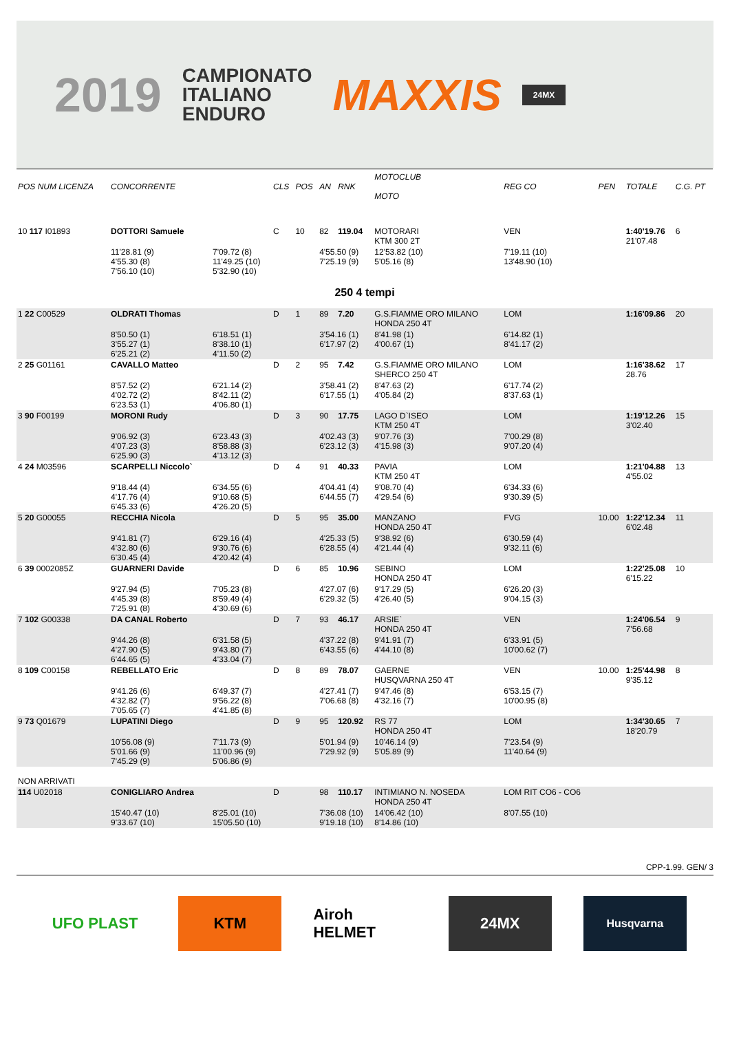2019 CAMPIONATO
ITALIANO
ENDURO MAXXIS 24MX
| POS NUM LICENZA | CONCORRENTE | | CLS | POS | AN | RNK | MOTOCLUB MOTO | | REG CO | PEN | TOTALE | C.G. PT |
| --- | --- | --- | --- | --- | --- | --- | --- | --- | --- | --- | --- | --- |
| 10 117 I01893 | DOTTORI Samuele | | C | 10 | 82 | 119.04 | MOTORARI KTM 300 2T | | VEN | | 1:40'19.76 21'07.48 | 6 |
| | 11'28.81 (9) 4'55.30 (8) 7'56.10 (10) | 7'09.72 (8) 11'49.25 (10) 5'32.90 (10) | | | 4'55.50 (9) 7'25.19 (9) | | 12'53.82 (10) 5'05.16 (8) | | 7'19.11 (10) 13'48.90 (10) | | | |
| 250 4 tempi | | | | | | | | | | | | |
| 1 22 C00529 | OLDRATI Thomas | | D | 1 | 89 | 7.20 | G.S.FIAMME ORO MILANO HONDA 250 4T | | LOM | | 1:16'09.86 | 20 |
| | 8'50.50 (1) 3'55.27 (1) 6'25.21 (2) | 6'18.51 (1) 8'38.10 (1) 4'11.50 (2) | | | 3'54.16 (1) 6'17.97 (2) | | 8'41.98 (1) 4'00.67 (1) | | 6'14.82 (1) 8'41.17 (2) | | | |
| 2 25 G01161 | CAVALLO Matteo | | D | 2 | 95 | 7.42 | G.S.FIAMME ORO MILANO SHERCO 250 4T | | LOM | | 1:16'38.62 28.76 | 17 |
| | 8'57.52 (2) 4'02.72 (2) 6'23.53 (1) | 6'21.14 (2) 8'42.11 (2) 4'06.80 (1) | | | 3'58.41 (2) 6'17.55 (1) | | 8'47.63 (2) 4'05.84 (2) | | 6'17.74 (2) 8'37.63 (1) | | | |
| 3 90 F00199 | MORONI Rudy | | D | 3 | 90 | 17.75 | LAGO D`ISEO KTM 250 4T | | LOM | | 1:19'12.26 3'02.40 | 15 |
| | 9'06.92 (3) 4'07.23 (3) 6'25.90 (3) | 6'23.43 (3) 8'58.88 (3) 4'13.12 (3) | | | 4'02.43 (3) 6'23.12 (3) | | 9'07.76 (3) 4'15.98 (3) | | 7'00.29 (8) 9'07.20 (4) | | | |
| 4 24 M03596 | SCARPELLI Niccolo` | | D | 4 | 91 | 40.33 | PAVIA KTM 250 4T | | LOM | | 1:21'04.88 4'55.02 | 13 |
| | 9'18.44 (4) 4'17.76 (4) 6'45.33 (6) | 6'34.55 (6) 9'10.68 (5) 4'26.20 (5) | | | 4'04.41 (4) 6'44.55 (7) | | 9'08.70 (4) 4'29.54 (6) | | 6'34.33 (6) 9'30.39 (5) | | | |
| 5 20 G00055 | RECCHIA Nicola | | D | 5 | 95 | 35.00 | MANZANO HONDA 250 4T | | FVG | 10.00 | 1:22'12.34 6'02.48 | 11 |
| | 9'41.81 (7) 4'32.80 (6) 6'30.45 (4) | 6'29.16 (4) 9'30.76 (6) 4'20.42 (4) | | | 4'25.33 (5) 6'28.55 (4) | | 9'38.92 (6) 4'21.44 (4) | | 6'30.59 (4) 9'32.11 (6) | | | |
| 6 39 0002085Z | GUARNERI Davide | | D | 6 | 85 | 10.96 | SEBINO HONDA 250 4T | | LOM | | 1:22'25.08 6'15.22 | 10 |
| | 9'27.94 (5) 4'45.39 (8) 7'25.91 (8) | 7'05.23 (8) 8'59.49 (4) 4'30.69 (6) | | | 4'27.07 (6) 6'29.32 (5) | | 9'17.29 (5) 4'26.40 (5) | | 6'26.20 (3) 9'04.15 (3) | | | |
| 7 102 G00338 | DA CANAL Roberto | | D | 7 | 93 | 46.17 | ARSIE` HONDA 250 4T | | VEN | | 1:24'06.54 7'56.68 | 9 |
| | 9'44.26 (8) 4'27.90 (5) 6'44.65 (5) | 6'31.58 (5) 9'43.80 (7) 4'33.04 (7) | | | 4'37.22 (8) 6'43.55 (6) | | 9'41.91 (7) 4'44.10 (8) | | 6'33.91 (5) 10'00.62 (7) | | | |
| 8 109 C00158 | REBELLATO Eric | | D | 8 | 89 | 78.07 | GAERNE HUSQVARNA 250 4T | | VEN | 10.00 | 1:25'44.98 9'35.12 | 8 |
| | 9'41.26 (6) 4'32.82 (7) 7'05.65 (7) | 6'49.37 (7) 9'56.22 (8) 4'41.85 (8) | | | 4'27.41 (7) 7'06.68 (8) | | 9'47.46 (8) 4'32.16 (7) | | 6'53.15 (7) 10'00.95 (8) | | | |
| 9 73 Q01679 | LUPATINI Diego | | D | 9 | 95 | 120.92 | RS 77 HONDA 250 4T | | LOM | | 1:34'30.65 18'20.79 | 7 |
| | 10'56.08 (9) 5'01.66 (9) 7'45.29 (9) | 7'11.73 (9) 11'00.96 (9) 5'06.86 (9) | | | 5'01.94 (9) 7'29.92 (9) | | 10'46.14 (9) 5'05.89 (9) | | 7'23.54 (9) 11'40.64 (9) | | | |
| NON ARRIVATI | | | | | | | | | | | | |
| 114 U02018 | CONIGLIARO Andrea | | D | | 98 | 110.17 | INTIMIANO N. NOSEDA HONDA 250 4T | | LOM RIT CO6 - CO6 | | | |
| | 15'40.47 (10) 9'33.67 (10) | 8'25.01 (10) 15'05.50 (10) | | | 7'36.08 (10) 9'19.18 (10) | | 14'06.42 (10) 8'14.86 (10) | | 8'07.55 (10) | | | |
CPP-1.99. GEN/ 3
UFO PLAST KTM Airoh HELMET
24MX
Husqvarna